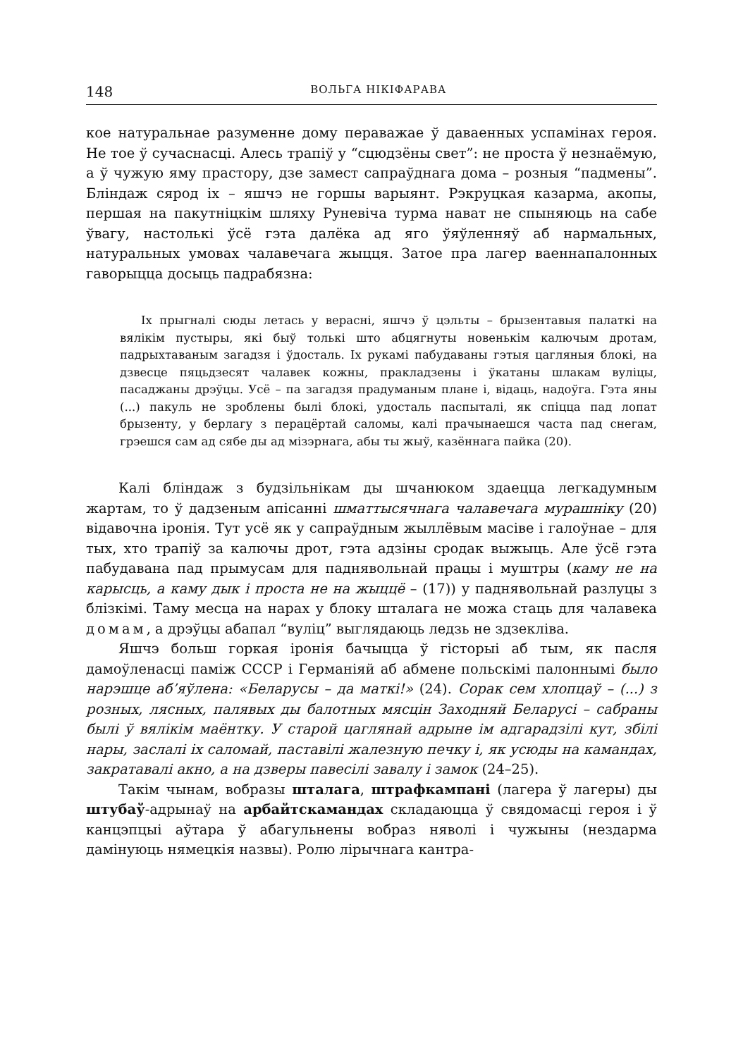148 ВОЛЬГА НІКІФАРАВА
кое натуральнае разуменне дому пераважае ў даваенных успамінах героя. Не тое ў сучаснасці. Алесь трапіў у “сцюдзёны свет”: не проста ў незнаёмую, а ў чужую яму прастору, дзе замест сапраўднага дома – розныя “падмены”. Бліндаж сярод іх – яшчэ не горшы варыянт. Рэкруцкая казарма, акопы, першая на пакутніцкім шляху Руневіча турма нават не спыняюць на сабе ўвагу, настолькі ўсё гэта далёка ад яго ўяўленняў аб нармальных, натуральных умовах чалавечага жыцця. Затое пра лагер ваеннапалонных гаворыцца досыць падрабязна:
Іх прыгналі сюды летась у верасні, яшчэ ў цэльты – брызентавыя палаткі на вялікім пустыры, які быў толькі што абцягнуты новенькім калючым дротам, падрыхтаваным загадзя і ўдосталь. Іх рукамі пабудаваны гэтыя цагляныя блокі, на дзвесце пяцьдзесят чалавек кожны, пракладзены і ўкатаны шлакам вуліцы, пасаджаны дрэўцы. Усё – па загадзя прадуманым плане і, відаць, надоўга. Гэта яны (...) пакуль не зроблены былі блокі, удосталь паспыталі, як спіцца пад лопат брызенту, у берлагу з перацёртай саломы, калі прачынаешся часта пад снегам, грэешся сам ад сябе ды ад мізэрнага, абы ты жыў, казённага пайка (20).
Калі бліндаж з будзільнікам ды шчанюком здаецца легкадумным жартам, то ў дадзеным апісанні шматтысячнага чалавечага мурашніку (20) відавочна іронія. Тут усё як у сапраўдным жыллёвым масіве і галоўнае – для тых, хто трапіў за калючы дрот, гэта адзіны сродак выжыць. Але ўсё гэта пабудавана пад прымусам для паднявольнай працы і муштры (каму не на карысць, а каму дык і проста не на жыццё – (17)) у паднявольнай разлуцы з блізкімі. Таму месца на нарах у блоку шталага не можа стаць для чалавека домам, а дрэўцы абапал “вуліц” выглядаюць ледзь не здзекліва.
Яшчэ больш горкая іронія бачыцца ў гісторыі аб тым, як пасля дамоўленасці паміж СССР і Германіяй аб абмене польскімі палоннымі было нарэшце аб’яўлена: «Беларусы – да маткі!» (24). Сорак сем хлопцаў – (...) з розных, лясных, палявых ды балотных мясцін Заходняй Беларусі – сабраны былі ў вялікім маёнтку. У старой цаглянай адрыне ім адгарадзілі кут, збілі нары, заслалі іх саломай, паставілі жалезную печку і, як усюды на камандах, закратавалі акно, а на дзверы павесілі завалу і замок (24–25).
Такім чынам, вобразы шталага, штрафкампані (лагера ў лагеры) ды штубаў-адрынаў на арбайтскамандах складаюцца ў свядомасці героя і ў канцэпцыі аўтара ў абагульнены вобраз няволі і чужыны (нездарма дамінуюць нямецкія назвы). Ролю лірычнага кантра-